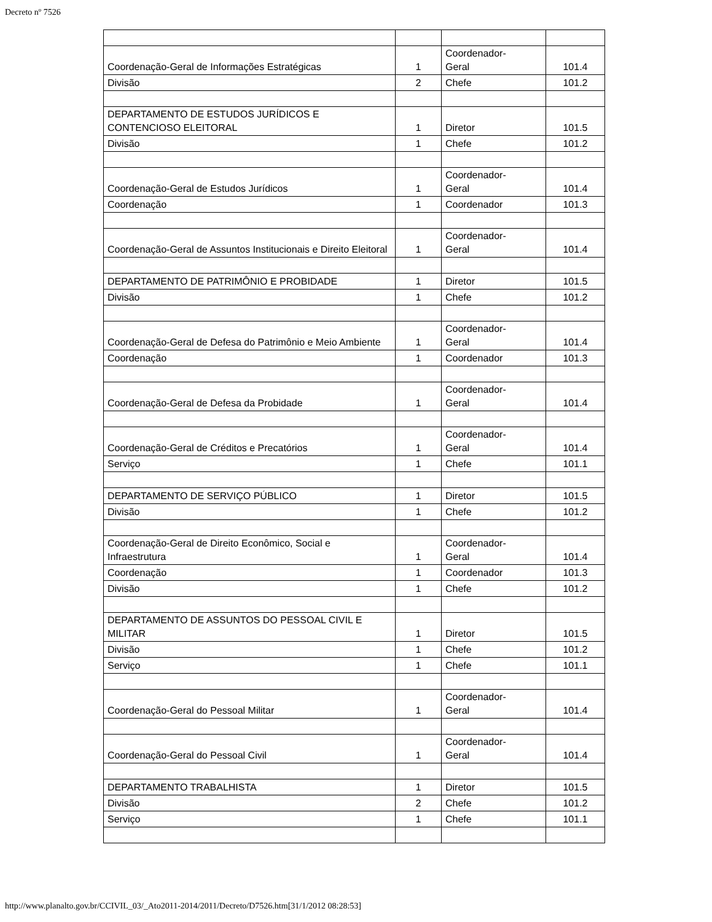Decreto nº 7526
| Coordenação-Geral de Informações Estratégicas | 1 | Coordenador- Geral | 101.4 |
| Divisão | 2 | Chefe | 101.2 |
| DEPARTAMENTO DE ESTUDOS JURÍDICOS E CONTENCIOSO ELEITORAL | 1 | Diretor | 101.5 |
| Divisão | 1 | Chefe | 101.2 |
| Coordenação-Geral de Estudos Jurídicos | 1 | Coordenador- Geral | 101.4 |
| Coordenação | 1 | Coordenador | 101.3 |
| Coordenação-Geral de Assuntos Institucionais e Direito Eleitoral | 1 | Coordenador- Geral | 101.4 |
| DEPARTAMENTO DE PATRIMÔNIO E PROBIDADE | 1 | Diretor | 101.5 |
| Divisão | 1 | Chefe | 101.2 |
| Coordenação-Geral de Defesa do Patrimônio e Meio Ambiente | 1 | Coordenador- Geral | 101.4 |
| Coordenação | 1 | Coordenador | 101.3 |
| Coordenação-Geral de Defesa da Probidade | 1 | Coordenador- Geral | 101.4 |
| Coordenação-Geral de Créditos e Precatórios | 1 | Coordenador- Geral | 101.4 |
| Serviço | 1 | Chefe | 101.1 |
| DEPARTAMENTO DE SERVIÇO PÚBLICO | 1 | Diretor | 101.5 |
| Divisão | 1 | Chefe | 101.2 |
| Coordenação-Geral de Direito Econômico, Social e Infraestrutura | 1 | Coordenador- Geral | 101.4 |
| Coordenação | 1 | Coordenador | 101.3 |
| Divisão | 1 | Chefe | 101.2 |
| DEPARTAMENTO DE ASSUNTOS DO PESSOAL CIVIL E MILITAR | 1 | Diretor | 101.5 |
| Divisão | 1 | Chefe | 101.2 |
| Serviço | 1 | Chefe | 101.1 |
| Coordenação-Geral do Pessoal Militar | 1 | Coordenador- Geral | 101.4 |
| Coordenação-Geral do Pessoal Civil | 1 | Coordenador- Geral | 101.4 |
| DEPARTAMENTO TRABALHISTA | 1 | Diretor | 101.5 |
| Divisão | 2 | Chefe | 101.2 |
| Serviço | 1 | Chefe | 101.1 |
http://www.planalto.gov.br/CCIVIL_03/_Ato2011-2014/2011/Decreto/D7526.htm[31/1/2012 08:28:53]